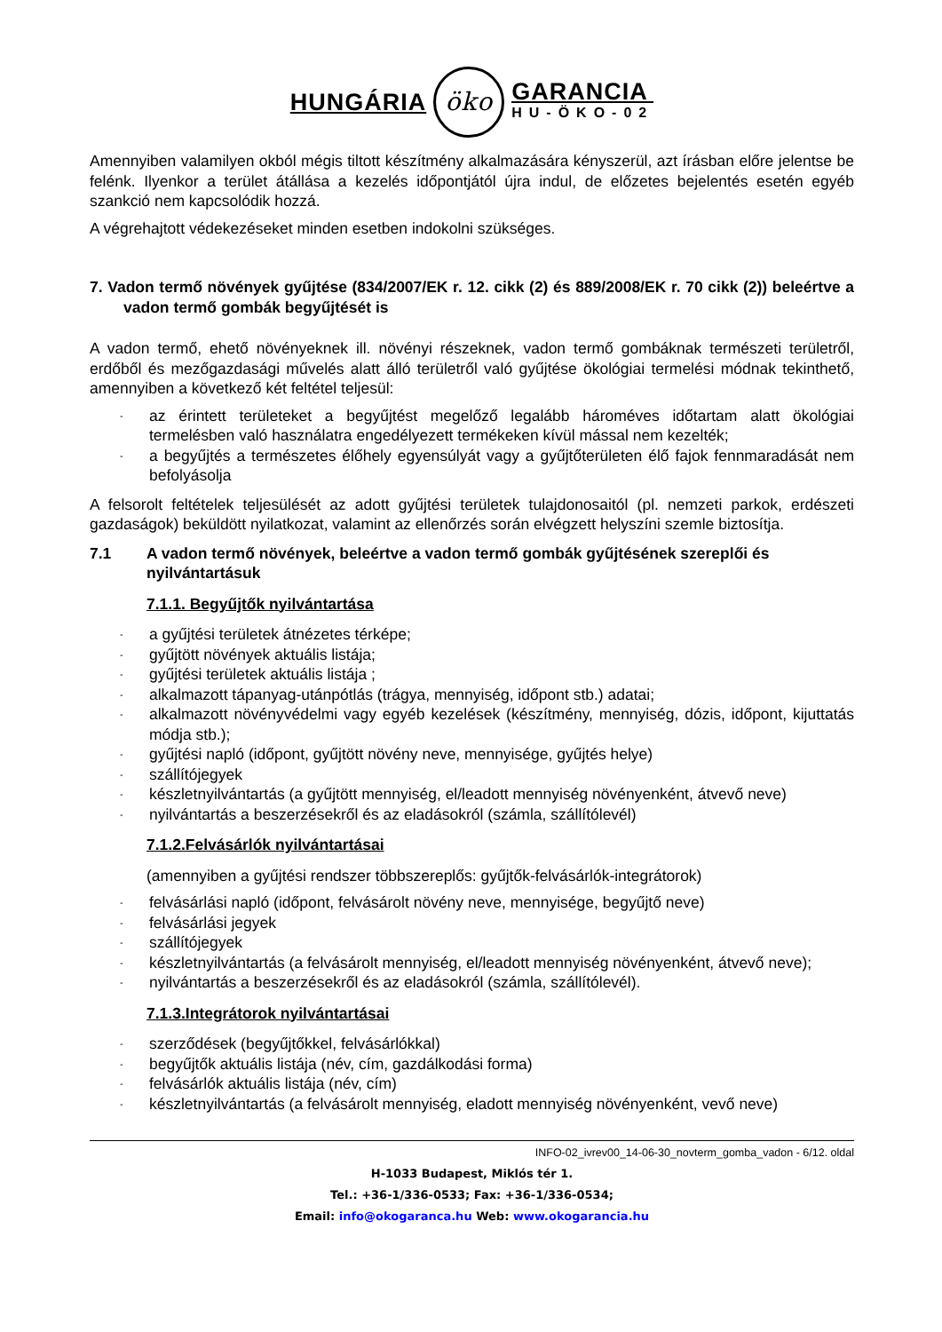HUNGÁRIA
öko
GARANCIA
HU-ÖKO-02
Amennyiben valamilyen okból mégis tiltott készítmény alkalmazására kényszerül, azt írásban előre jelentse be felénk. Ilyenkor a terület átállása a kezelés időpontjától újra indul, de előzetes bejelentés esetén egyéb szankció nem kapcsolódik hozzá.
A végrehajtott védekezéseket minden esetben indokolni szükséges.
7. Vadon termő növények gyűjtése (834/2007/EK r. 12. cikk (2) és 889/2008/EK r. 70 cikk (2)) beleértve a vadon termő gombák begyűjtését is
A vadon termő, ehető növényeknek ill. növényi részeknek, vadon termő gombáknak természeti területről, erdőből és mezőgazdasági művelés alatt álló területről való gyűjtése ökológiai termelési módnak tekinthető, amennyiben a következő két feltétel teljesül:
- az érintett területeket a begyűjtést megelőző legalább hároméves időtartam alatt ökológiai termelésben való használatra engedélyezett termékeken kívül mással nem kezelték;
- a begyűjtés a természetes élőhely egyensúlyát vagy a gyűjtőterületen élő fajok fennmaradását nem befolyásolja
A felsorolt feltételek teljesülését az adott gyűjtési területek tulajdonosaitól (pl. nemzeti parkok, erdészeti gazdaságok) beküldött nyilatkozat, valamint az ellenőrzés során elvégzett helyszíni szemle biztosítja.
7.1 A vadon termő növények, beleértve a vadon termő gombák gyűjtésének szereplői és nyilvántartásuk
7.1.1. Begyűjtők nyilvántartása
- a gyűjtési területek átnézetes térképe;
- gyűjtött növények aktuális listája;
- gyűjtési területek aktuális listája ;
- alkalmazott tápanyag-utánpótlás (trágya, mennyiség, időpont stb.) adatai;
- alkalmazott növényvédelmi vagy egyéb kezelések (készítmény, mennyiség, dózis, időpont, kijuttatás módja stb.);
- gyűjtési napló (időpont, gyűjtött növény neve, mennyisége, gyűjtés helye)
- szállítójegyek
- készletnyilvántartás (a gyűjtött mennyiség, el/leadott mennyiség növényenként, átvevő neve)
- nyilvántartás a beszerzésekről és az eladásokról (számla, szállítólevél)
7.1.2.Felvásárlók nyilvántartásai
(amennyiben a gyűjtési rendszer többszereplős: gyűjtők-felvásárlók-integrátorok)
- felvásárlási napló (időpont, felvásárolt növény neve, mennyisége, begyűjtő neve)
- felvásárlási jegyek
- szállítójegyek
- készletnyilvántartás (a felvásárolt mennyiség, el/leadott mennyiség növényenként, átvevő neve);
- nyilvántartás a beszerzésekről és az eladásokról (számla, szállítólevél).
7.1.3.Integrátorok nyilvántartásai
- szerződések (begyűjtőkkel, felvásárlókkal)
- begyűjtők aktuális listája (név, cím, gazdálkodási forma)
- felvásárlók aktuális listája (név, cím)
- készletnyilvántartás (a felvásárolt mennyiség, eladott mennyiség növényenként, vevő neve)
INFO-02_ivrev00_14-06-30_novterm_gomba_vadon - 6/12. oldal
H-1033 Budapest, Miklós tér 1.
Tel.: +36-1/336-0533; Fax: +36-1/336-0534;
Email: info@okogaranca.hu Web: www.okogarancia.hu